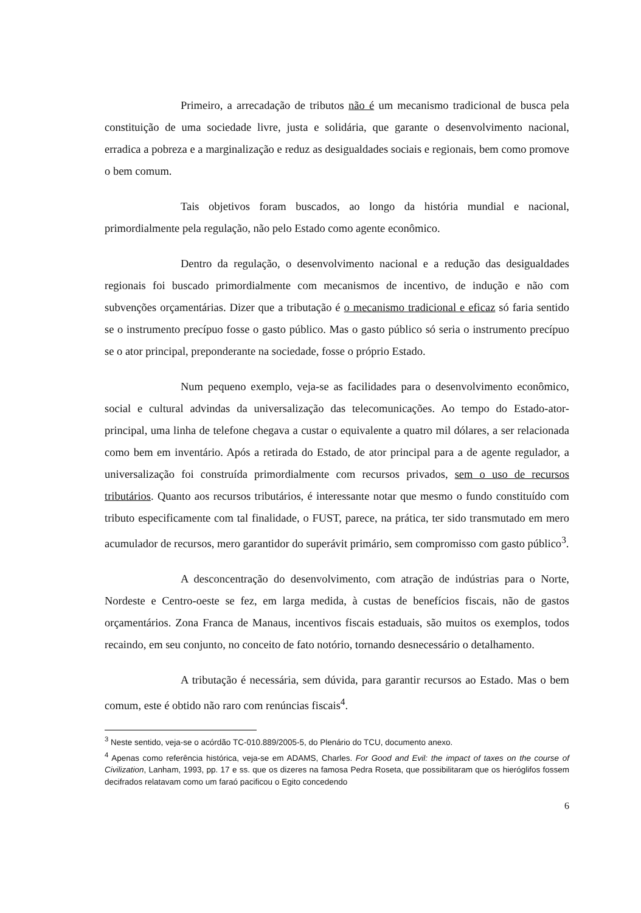Primeiro, a arrecadação de tributos não é um mecanismo tradicional de busca pela constituição de uma sociedade livre, justa e solidária, que garante o desenvolvimento nacional, erradica a pobreza e a marginalização e reduz as desigualdades sociais e regionais, bem como promove o bem comum.
Tais objetivos foram buscados, ao longo da história mundial e nacional, primordialmente pela regulação, não pelo Estado como agente econômico.
Dentro da regulação, o desenvolvimento nacional e a redução das desigualdades regionais foi buscado primordialmente com mecanismos de incentivo, de indução e não com subvenções orçamentárias. Dizer que a tributação é o mecanismo tradicional e eficaz só faria sentido se o instrumento precípuo fosse o gasto público. Mas o gasto público só seria o instrumento precípuo se o ator principal, preponderante na sociedade, fosse o próprio Estado.
Num pequeno exemplo, veja-se as facilidades para o desenvolvimento econômico, social e cultural advindas da universalização das telecomunicações. Ao tempo do Estado-ator-principal, uma linha de telefone chegava a custar o equivalente a quatro mil dólares, a ser relacionada como bem em inventário. Após a retirada do Estado, de ator principal para a de agente regulador, a universalização foi construída primordialmente com recursos privados, sem o uso de recursos tributários. Quanto aos recursos tributários, é interessante notar que mesmo o fundo constituído com tributo especificamente com tal finalidade, o FUST, parece, na prática, ter sido transmutado em mero acumulador de recursos, mero garantidor do superávit primário, sem compromisso com gasto público<sup>3</sup>.
A desconcentração do desenvolvimento, com atração de indústrias para o Norte, Nordeste e Centro-oeste se fez, em larga medida, à custas de benefícios fiscais, não de gastos orçamentários. Zona Franca de Manaus, incentivos fiscais estaduais, são muitos os exemplos, todos recaindo, em seu conjunto, no conceito de fato notório, tornando desnecessário o detalhamento.
A tributação é necessária, sem dúvida, para garantir recursos ao Estado. Mas o bem comum, este é obtido não raro com renúncias fiscais<sup>4</sup>.
<sup>3</sup> Neste sentido, veja-se o acórdão TC-010.889/2005-5, do Plenário do TCU, documento anexo.
<sup>4</sup> Apenas como referência histórica, veja-se em ADAMS, Charles. For Good and Evil: the impact of taxes on the course of Civilization, Lanham, 1993, pp. 17 e ss. que os dizeres na famosa Pedra Roseta, que possibilitaram que os hieróglifos fossem decifrados relatavam como um faraó pacificou o Egito concedendo
6